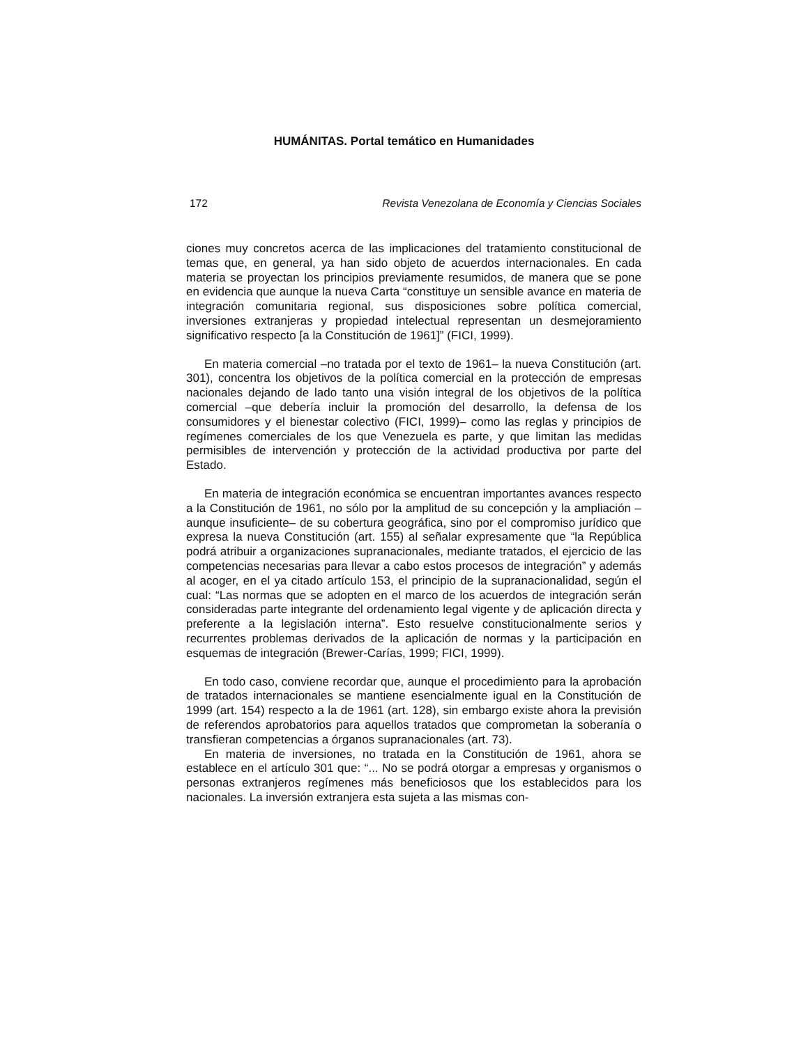HUMÁNITAS. Portal temático en Humanidades
172 Revista Venezolana de Economía y Ciencias Sociales
ciones muy concretos acerca de las implicaciones del tratamiento constitucional de temas que, en general, ya han sido objeto de acuerdos internacionales. En cada materia se proyectan los principios previamente resumidos, de manera que se pone en evidencia que aunque la nueva Carta “constituye un sensible avance en materia de integración comunitaria regional, sus disposiciones sobre política comercial, inversiones extranjeras y propiedad intelectual representan un desmejoramiento significativo respecto [a la Constitución de 1961]” (FICI, 1999).
En materia comercial –no tratada por el texto de 1961– la nueva Constitución (art. 301), concentra los objetivos de la política comercial en la protección de empresas nacionales dejando de lado tanto una visión integral de los objetivos de la política comercial –que debería incluir la promoción del desarrollo, la defensa de los consumidores y el bienestar colectivo (FICI, 1999)– como las reglas y principios de regímenes comerciales de los que Venezuela es parte, y que limitan las medidas permisibles de intervención y protección de la actividad productiva por parte del Estado.
En materia de integración económica se encuentran importantes avances respecto a la Constitución de 1961, no sólo por la amplitud de su concepción y la ampliación –aunque insuficiente– de su cobertura geográfica, sino por el compromiso jurídico que expresa la nueva Constitución (art. 155) al señalar expresamente que “la República podrá atribuir a organizaciones supranacionales, mediante tratados, el ejercicio de las competencias necesarias para llevar a cabo estos procesos de integración” y además al acoger, en el ya citado artículo 153, el principio de la supranacionalidad, según el cual: “Las normas que se adopten en el marco de los acuerdos de integración serán consideradas parte integrante del ordenamiento legal vigente y de aplicación directa y preferente a la legislación interna”. Esto resuelve constitucionalmente serios y recurrentes problemas derivados de la aplicación de normas y la participación en esquemas de integración (Brewer-Carías, 1999; FICI, 1999).
En todo caso, conviene recordar que, aunque el procedimiento para la aprobación de tratados internacionales se mantiene esencialmente igual en la Constitución de 1999 (art. 154) respecto a la de 1961 (art. 128), sin embargo existe ahora la previsión de referendos aprobatorios para aquellos tratados que comprometan la soberanía o transfieran competencias a órganos supranacionales (art. 73).
En materia de inversiones, no tratada en la Constitución de 1961, ahora se establece en el artículo 301 que: “... No se podrá otorgar a empresas y organismos o personas extranjeros regímenes más beneficiosos que los establecidos para los nacionales. La inversión extranjera esta sujeta a las mismas con-